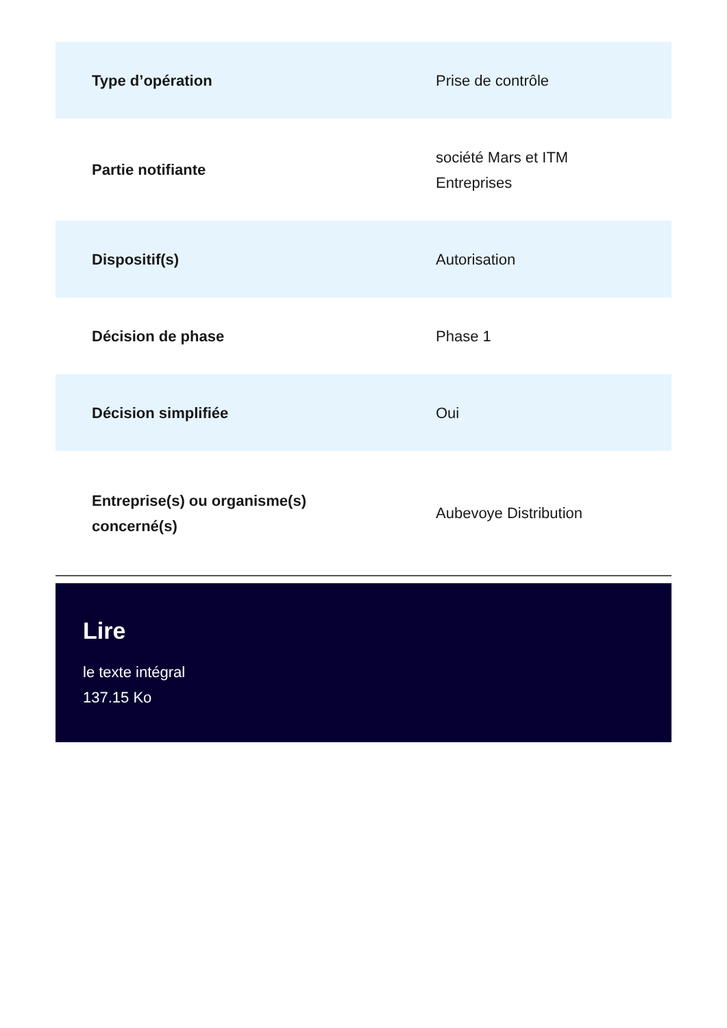| Type d’opération | Prise de contrôle |
| Partie notifiante | société Mars et ITM Entreprises |
| Dispositif(s) | Autorisation |
| Décision de phase | Phase 1 |
| Décision simplifiée | Oui |
| Entreprise(s) ou organisme(s) concerné(s) | Aubevoye Distribution |
Lire
le texte intégral
137.15 Ko